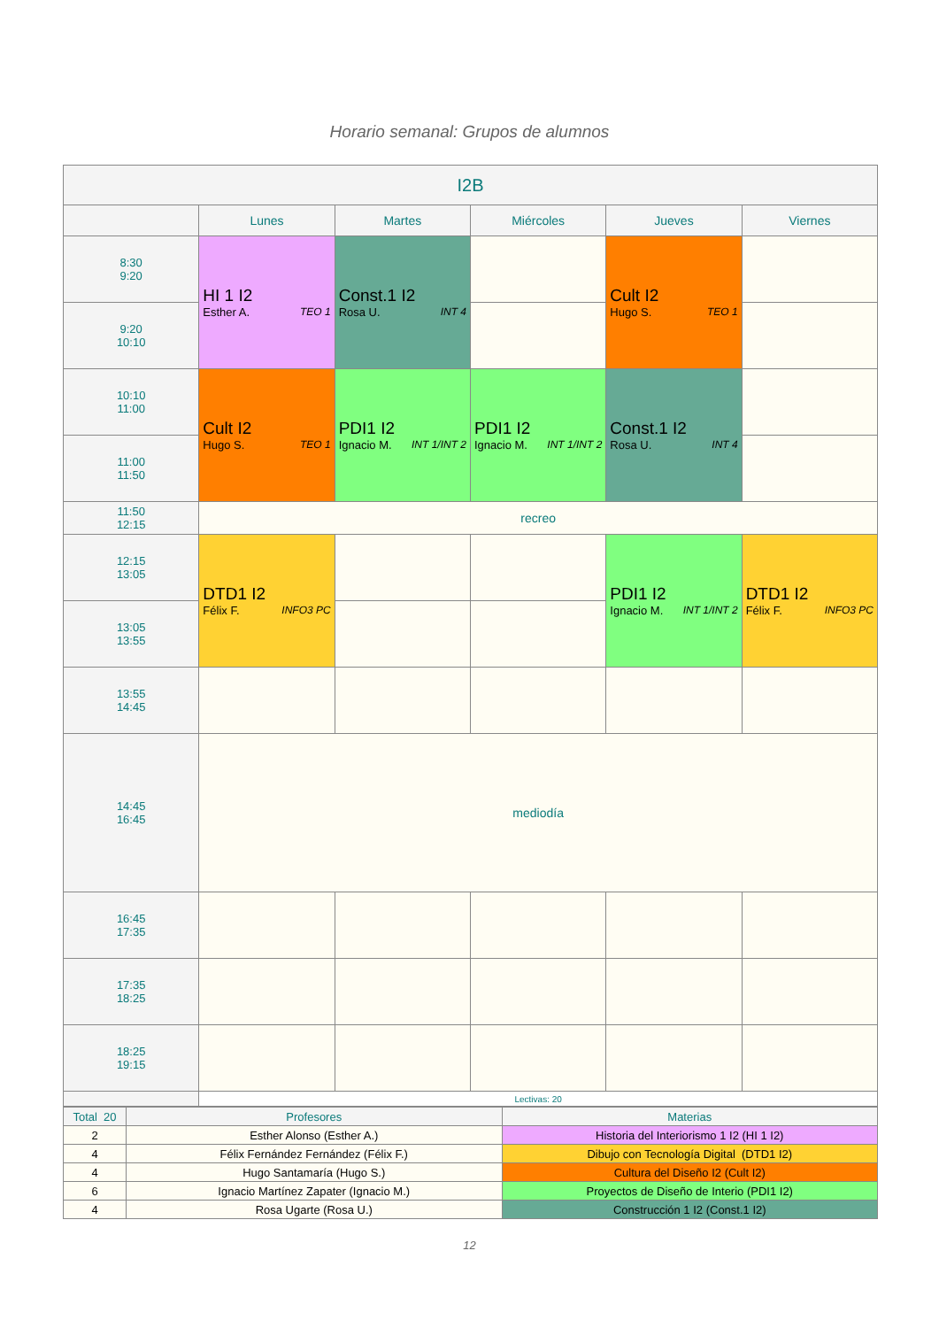Horario semanal: Grupos de alumnos
| I2B | | | | | |
| --- | --- | --- | --- | --- | --- |
| | Lunes | Martes | Miércoles | Jueves | Viernes |
| 8:30 9:20 | HI 1 I2 Esther A. TEO 1 | Const.1 I2 Rosa U. INT 4 | | Cult I2 Hugo S. TEO 1 | |
| 9:20 10:10 | | | | | |
| 10:10 11:00 | Cult I2 Hugo S. TEO 1 | PDI1 I2 Ignacio M. INT 1/INT 2 | PDI1 I2 Ignacio M. INT 1/INT 2 | Const.1 I2 Rosa U. INT 4 | |
| 11:00 11:50 | | | | | |
| 11:50 12:15 | recreo | | | | |
| 12:15 13:05 | DTD1 I2 Félix F. INFO3 PC | | | PDI1 I2 Ignacio M. INT 1/INT 2 | DTD1 I2 Félix F. INFO3 PC |
| 13:05 13:55 | | | | | |
| 13:55 14:45 | | | | | |
| 14:45 16:45 | mediodía | | | | |
| 16:45 17:35 | | | | | |
| 17:35 18:25 | | | | | |
| 18:25 19:15 | | | | | |
| | Lectivas: 20 | | | | |
| Total 20 | Profesores | Materias |
| 2 | Esther Alonso (Esther A.) | Historia del Interiorismo 1 I2 (HI 1 I2) |
| 4 | Félix Fernández Fernández (Félix F.) | Dibujo con Tecnología Digital (DTD1 I2) |
| 4 | Hugo Santamaría (Hugo S.) | Cultura del Diseño I2 (Cult I2) |
| 6 | Ignacio Martínez Zapater (Ignacio M.) | Proyectos de Diseño de Interio (PDI1 I2) |
| 4 | Rosa Ugarte (Rosa U.) | Construcción 1 I2 (Const.1 I2) |
12